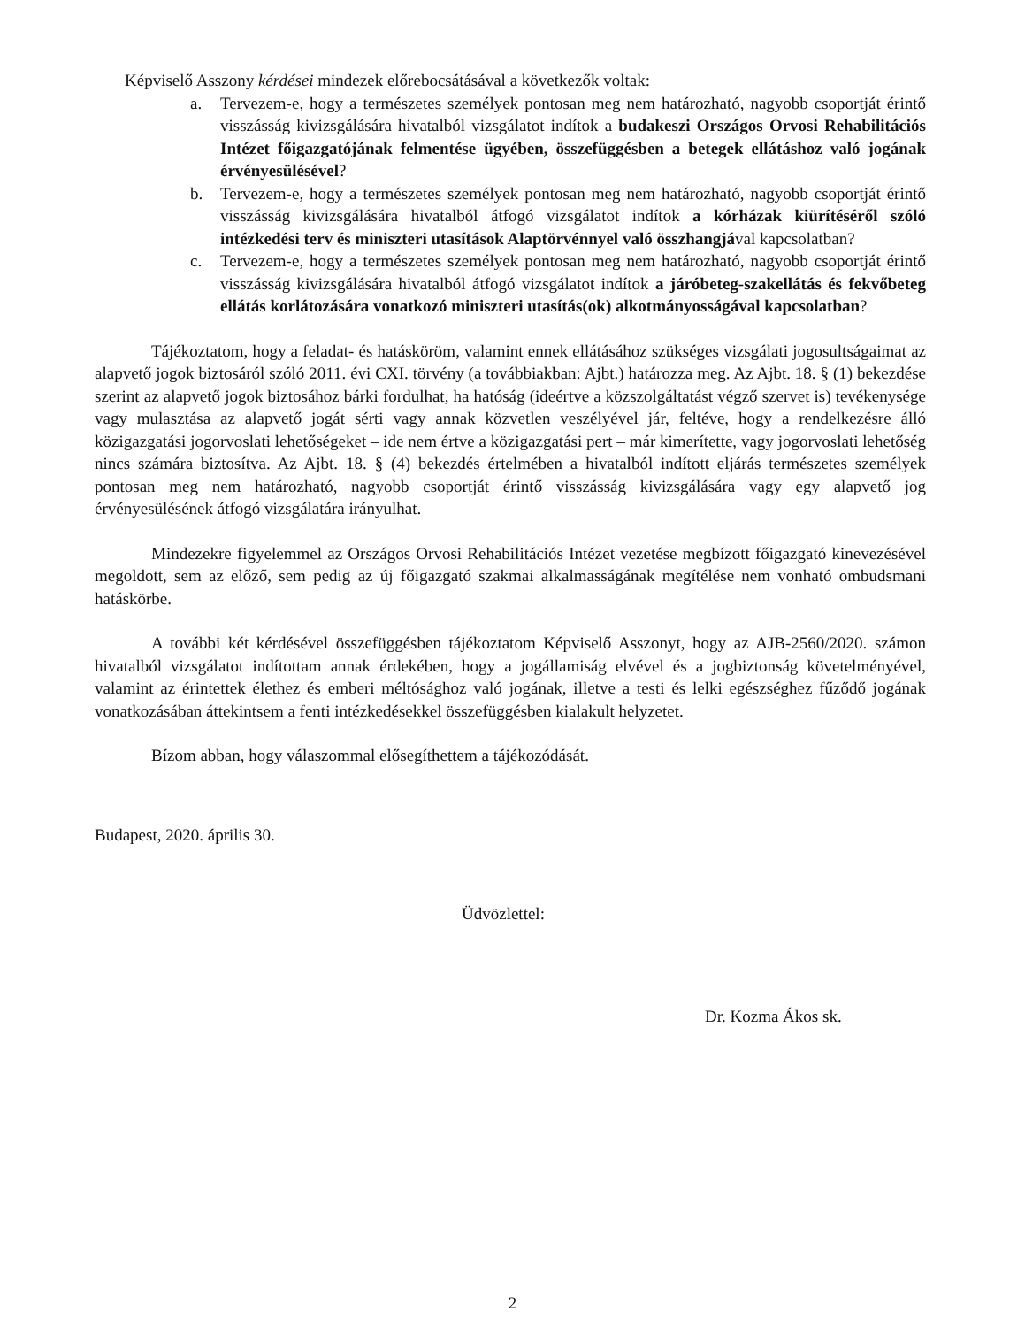Képviselő Asszony kérdései mindezek előrebocsátásával a következők voltak:
a. Tervezem-e, hogy a természetes személyek pontosan meg nem határozható, nagyobb csoportját érintő visszásság kivizsgálására hivatalból vizsgálatot indítok a budakeszi Országos Orvosi Rehabilitációs Intézet főigazgatójának felmentése ügyében, összefüggésben a betegek ellátáshoz való jogának érvényesülésével?
b. Tervezem-e, hogy a természetes személyek pontosan meg nem határozható, nagyobb csoportját érintő visszásság kivizsgálására hivatalból átfogó vizsgálatot indítok a kórházak kiürítéséről szóló intézkedési terv és miniszteri utasítások Alaptörvénnyel való összhangjával kapcsolatban?
c. Tervezem-e, hogy a természetes személyek pontosan meg nem határozható, nagyobb csoportját érintő visszásság kivizsgálására hivatalból átfogó vizsgálatot indítok a járóbeteg-szakellátás és fekvőbeteg ellátás korlátozására vonatkozó miniszteri utasítás(ok) alkotmányosságával kapcsolatban?
Tájékoztatom, hogy a feladat- és hatásköröm, valamint ennek ellátásához szükséges vizsgálati jogosultságaimat az alapvető jogok biztosáról szóló 2011. évi CXI. törvény (a továbbiakban: Ajbt.) határozza meg. Az Ajbt. 18. § (1) bekezdése szerint az alapvető jogok biztosához bárki fordulhat, ha hatóság (ideértve a közszolgáltatást végző szervet is) tevékenysége vagy mulasztása az alapvető jogát sérti vagy annak közvetlen veszélyével jár, feltéve, hogy a rendelkezésre álló közigazgatási jogorvoslati lehetőségeket – ide nem értve a közigazgatási pert – már kimerítette, vagy jogorvoslati lehetőség nincs számára biztosítva. Az Ajbt. 18. § (4) bekezdés értelmében a hivatalból indított eljárás természetes személyek pontosan meg nem határozható, nagyobb csoportját érintő visszásság kivizsgálására vagy egy alapvető jog érvényesülésének átfogó vizsgálatára irányulhat.
Mindezekre figyelemmel az Országos Orvosi Rehabilitációs Intézet vezetése megbízott főigazgató kinevezésével megoldott, sem az előző, sem pedig az új főigazgató szakmai alkalmasságának megítélése nem vonható ombudsmani hatáskörbe.
A további két kérdésével összefüggésben tájékoztatom Képviselő Asszonyt, hogy az AJB-2560/2020. számon hivatalból vizsgálatot indítottam annak érdekében, hogy a jogállamiság elvével és a jogbiztonság követelményével, valamint az érintettek élethez és emberi méltósághoz való jogának, illetve a testi és lelki egészséghez fűződő jogának vonatkozásában áttekintsem a fenti intézkedésekkel összefüggésben kialakult helyzetet.
Bízom abban, hogy válaszommal elősegíthettem a tájékozódását.
Budapest, 2020. április 30.
Üdvözlettel:
Dr. Kozma Ákos sk.
2